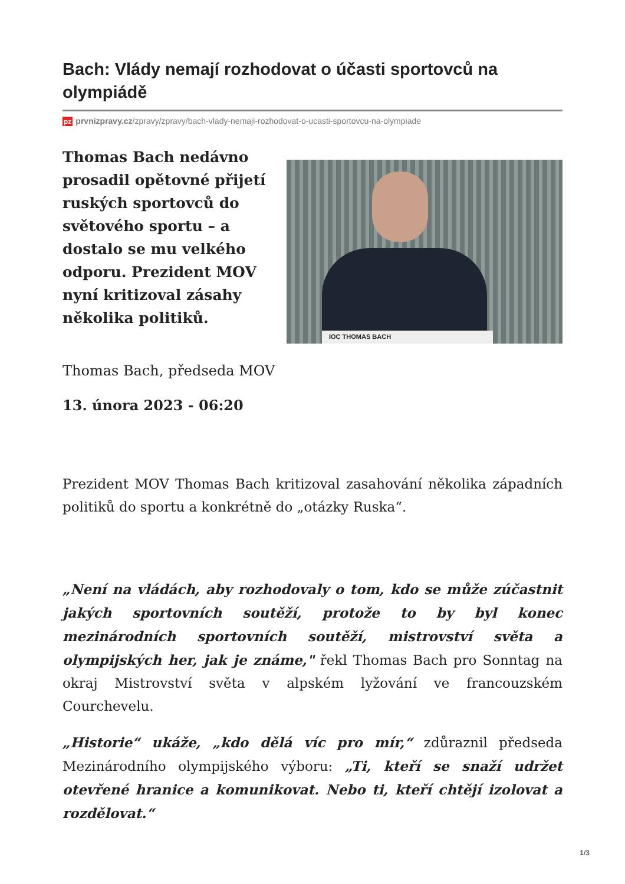Bach: Vlády nemají rozhodovat o účasti sportovců na olympiádě
pz prvnizpravy.cz/zpravy/zpravy/bach-vlady-nemaji-rozhodovat-o-ucasti-sportovcu-na-olympiade
Thomas Bach nedávno prosadil opětovné přijetí ruských sportovců do světového sportu – a dostalo se mu velkého odporu. Prezident MOV nyní kritizoval zásahy několika politiků.
IOC THOMAS BACH
Thomas Bach, předseda MOV
13. února 2023 - 06:20
Prezident MOV Thomas Bach kritizoval zasahování několika západních politiků do sportu a konkrétně do „otázky Ruska“.
„Není na vládách, aby rozhodovaly o tom, kdo se může zúčastnit jakých sportovních soutěží, protože to by byl konec mezinárodních sportovních soutěží, mistrovství světa a olympijských her, jak je známe," řekl Thomas Bach pro Sonntag na okraj Mistrovství světa v alpském lyžování ve francouzském Courchevelu.
„Historie“ ukáže, „kdo dělá víc pro mír,“ zdůraznil předseda Mezinárodního olympijského výboru: „Ti, kteří se snaží udržet otevřené hranice a komunikovat. Nebo ti, kteří chtějí izolovat a rozdělovat.“
1/3